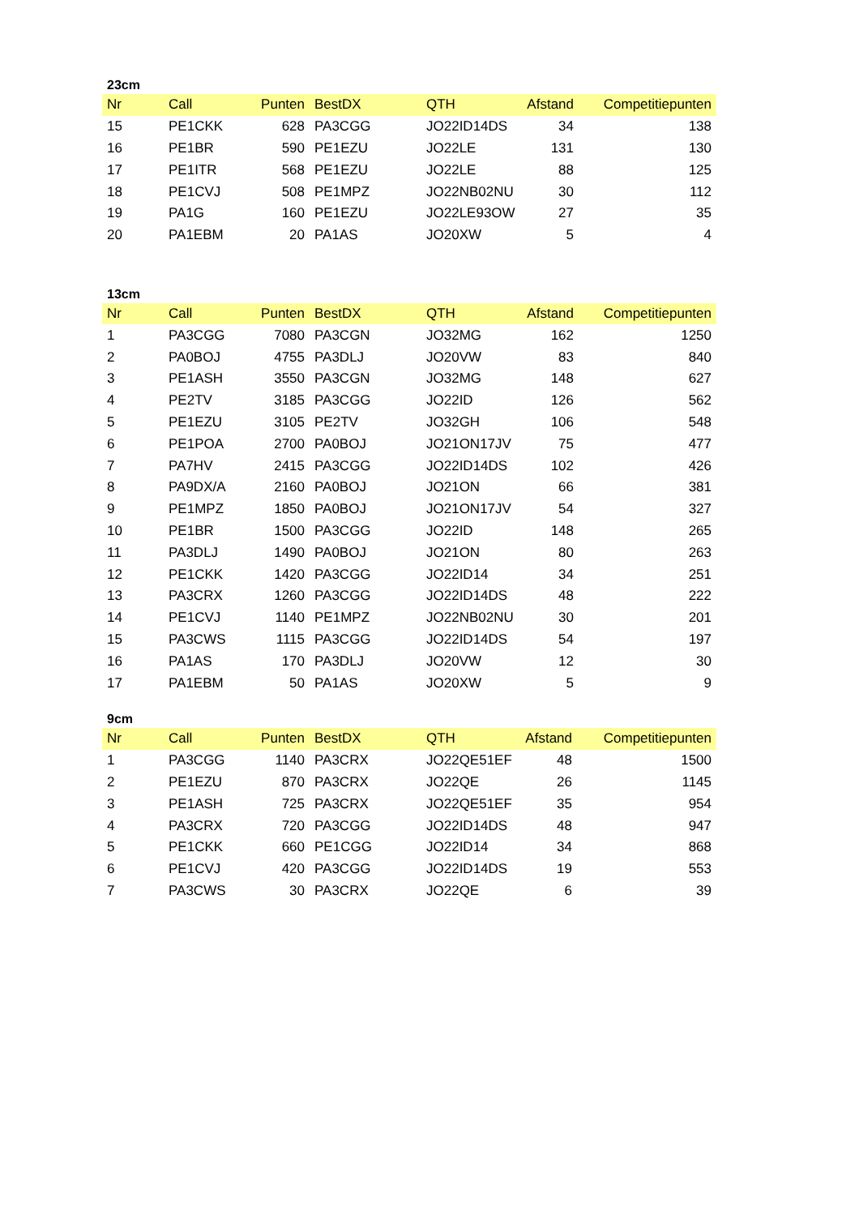23cm
| Nr | Call | Punten | BestDX | QTH | Afstand | Competitiepunten |
| --- | --- | --- | --- | --- | --- | --- |
| 15 | PE1CKK | 628 | PA3CGG | JO22ID14DS | 34 | 138 |
| 16 | PE1BR | 590 | PE1EZU | JO22LE | 131 | 130 |
| 17 | PE1ITR | 568 | PE1EZU | JO22LE | 88 | 125 |
| 18 | PE1CVJ | 508 | PE1MPZ | JO22NB02NU | 30 | 112 |
| 19 | PA1G | 160 | PE1EZU | JO22LE93OW | 27 | 35 |
| 20 | PA1EBM | 20 | PA1AS | JO20XW | 5 | 4 |
13cm
| Nr | Call | Punten | BestDX | QTH | Afstand | Competitiepunten |
| --- | --- | --- | --- | --- | --- | --- |
| 1 | PA3CGG | 7080 | PA3CGN | JO32MG | 162 | 1250 |
| 2 | PA0BOJ | 4755 | PA3DLJ | JO20VW | 83 | 840 |
| 3 | PE1ASH | 3550 | PA3CGN | JO32MG | 148 | 627 |
| 4 | PE2TV | 3185 | PA3CGG | JO22ID | 126 | 562 |
| 5 | PE1EZU | 3105 | PE2TV | JO32GH | 106 | 548 |
| 6 | PE1POA | 2700 | PA0BOJ | JO21ON17JV | 75 | 477 |
| 7 | PA7HV | 2415 | PA3CGG | JO22ID14DS | 102 | 426 |
| 8 | PA9DX/A | 2160 | PA0BOJ | JO21ON | 66 | 381 |
| 9 | PE1MPZ | 1850 | PA0BOJ | JO21ON17JV | 54 | 327 |
| 10 | PE1BR | 1500 | PA3CGG | JO22ID | 148 | 265 |
| 11 | PA3DLJ | 1490 | PA0BOJ | JO21ON | 80 | 263 |
| 12 | PE1CKK | 1420 | PA3CGG | JO22ID14 | 34 | 251 |
| 13 | PA3CRX | 1260 | PA3CGG | JO22ID14DS | 48 | 222 |
| 14 | PE1CVJ | 1140 | PE1MPZ | JO22NB02NU | 30 | 201 |
| 15 | PA3CWS | 1115 | PA3CGG | JO22ID14DS | 54 | 197 |
| 16 | PA1AS | 170 | PA3DLJ | JO20VW | 12 | 30 |
| 17 | PA1EBM | 50 | PA1AS | JO20XW | 5 | 9 |
9cm
| Nr | Call | Punten | BestDX | QTH | Afstand | Competitiepunten |
| --- | --- | --- | --- | --- | --- | --- |
| 1 | PA3CGG | 1140 | PA3CRX | JO22QE51EF | 48 | 1500 |
| 2 | PE1EZU | 870 | PA3CRX | JO22QE | 26 | 1145 |
| 3 | PE1ASH | 725 | PA3CRX | JO22QE51EF | 35 | 954 |
| 4 | PA3CRX | 720 | PA3CGG | JO22ID14DS | 48 | 947 |
| 5 | PE1CKK | 660 | PE1CGG | JO22ID14 | 34 | 868 |
| 6 | PE1CVJ | 420 | PA3CGG | JO22ID14DS | 19 | 553 |
| 7 | PA3CWS | 30 | PA3CRX | JO22QE | 6 | 39 |